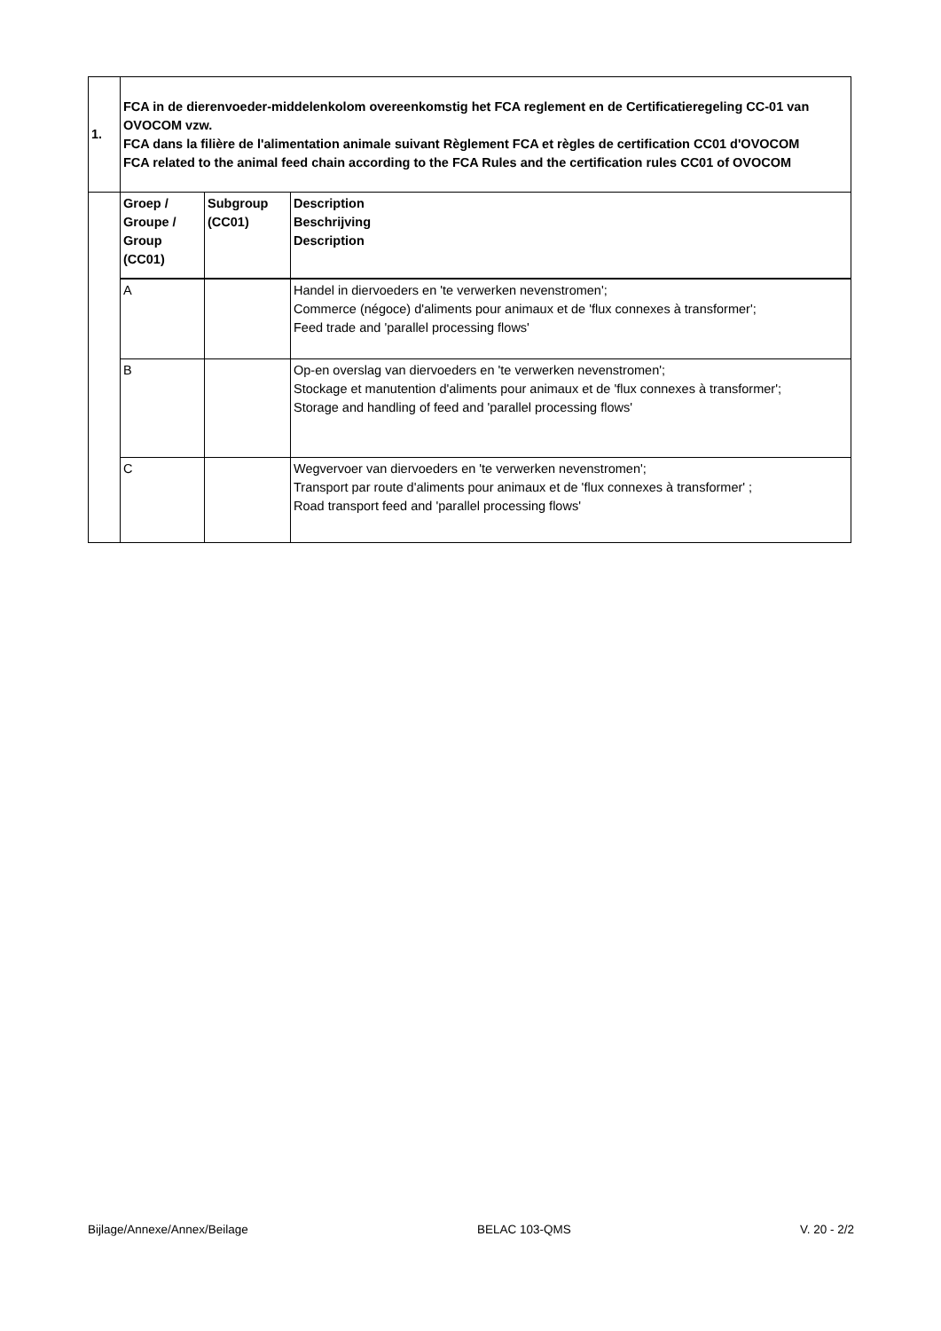| 1. | FCA in de dierenvoeder-middelenkolom overeenkomstig het FCA reglement en de Certificatieregeling CC-01 van OVOCOM vzw. FCA dans la filière de l'alimentation animale suivant Règlement FCA et règles de certification CC01 d'OVOCOM FCA related to the animal feed chain according to the FCA Rules and the certification rules CC01 of OVOCOM | | |
| | Groep / Groupe / Group (CC01) | Subgroup (CC01) | Description Beschrijving Description |
| | A | | Handel in diervoeders en 'te verwerken nevenstromen'; Commerce (négoce) d'aliments pour animaux et de 'flux connexes à transformer'; Feed trade and 'parallel processing flows' |
| | B | | Op-en overslag van diervoeders en 'te verwerken nevenstromen'; Stockage et manutention d'aliments pour animaux et de 'flux connexes à transformer'; Storage and handling of feed and 'parallel processing flows' |
| | C | | Wegvervoer van diervoeders en 'te verwerken nevenstromen'; Transport par route d'aliments pour animaux et de 'flux connexes à transformer' ; Road transport feed and 'parallel processing flows' |
Bijlage/Annexe/Annex/Beilage BELAC 103-QMS V. 20 - 2/2